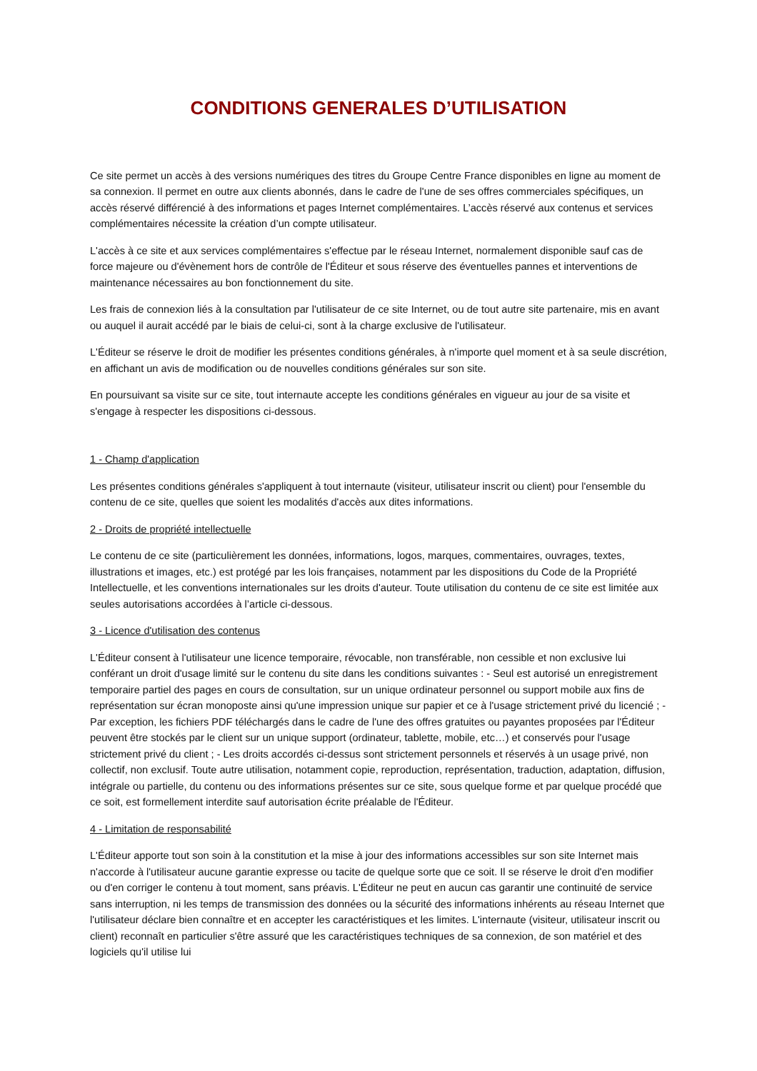CONDITIONS GENERALES D’UTILISATION
Ce site permet un accès à des versions numériques des titres du Groupe Centre France disponibles en ligne au moment de sa connexion. Il permet en outre aux clients abonnés, dans le cadre de l'une de ses offres commerciales spécifiques, un accès réservé différencié à des informations et pages Internet complémentaires. L’accès réservé aux contenus et services complémentaires nécessite la création d’un compte utilisateur.
L'accès à ce site et aux services complémentaires s'effectue par le réseau Internet, normalement disponible sauf cas de force majeure ou d'évènement hors de contrôle de l'Éditeur et sous réserve des éventuelles pannes et interventions de maintenance nécessaires au bon fonctionnement du site.
Les frais de connexion liés à la consultation par l'utilisateur de ce site Internet, ou de tout autre site partenaire, mis en avant ou auquel il aurait accédé par le biais de celui-ci, sont à la charge exclusive de l'utilisateur.
L'Éditeur se réserve le droit de modifier les présentes conditions générales, à n'importe quel moment et à sa seule discrétion, en affichant un avis de modification ou de nouvelles conditions générales sur son site.
En poursuivant sa visite sur ce site, tout internaute accepte les conditions générales en vigueur au jour de sa visite et s'engage à respecter les dispositions ci-dessous.
1 - Champ d'application
Les présentes conditions générales s'appliquent à tout internaute (visiteur, utilisateur inscrit ou client) pour l'ensemble du contenu de ce site, quelles que soient les modalités d'accès aux dites informations.
2 - Droits de propriété intellectuelle
Le contenu de ce site (particulièrement les données, informations, logos, marques, commentaires, ouvrages, textes, illustrations et images, etc.) est protégé par les lois françaises, notamment par les dispositions du Code de la Propriété Intellectuelle, et les conventions internationales sur les droits d'auteur. Toute utilisation du contenu de ce site est limitée aux seules autorisations accordées à l’article ci-dessous.
3 - Licence d'utilisation des contenus
L'Éditeur consent à l'utilisateur une licence temporaire, révocable, non transférable, non cessible et non exclusive lui conférant un droit d'usage limité sur le contenu du site dans les conditions suivantes : - Seul est autorisé un enregistrement temporaire partiel des pages en cours de consultation, sur un unique ordinateur personnel ou support mobile aux fins de représentation sur écran monoposte ainsi qu'une impression unique sur papier et ce à l'usage strictement privé du licencié ; - Par exception, les fichiers PDF téléchargés dans le cadre de l'une des offres gratuites ou payantes proposées par l'Éditeur peuvent être stockés par le client sur un unique support (ordinateur, tablette, mobile, etc…) et conservés pour l'usage strictement privé du client ; - Les droits accordés ci-dessus sont strictement personnels et réservés à un usage privé, non collectif, non exclusif. Toute autre utilisation, notamment copie, reproduction, représentation, traduction, adaptation, diffusion, intégrale ou partielle, du contenu ou des informations présentes sur ce site, sous quelque forme et par quelque procédé que ce soit, est formellement interdite sauf autorisation écrite préalable de l'Éditeur.
4 - Limitation de responsabilité
L'Éditeur apporte tout son soin à la constitution et la mise à jour des informations accessibles sur son site Internet mais n'accorde à l'utilisateur aucune garantie expresse ou tacite de quelque sorte que ce soit. Il se réserve le droit d'en modifier ou d'en corriger le contenu à tout moment, sans préavis. L'Éditeur ne peut en aucun cas garantir une continuité de service sans interruption, ni les temps de transmission des données ou la sécurité des informations inhérents au réseau Internet que l'utilisateur déclare bien connaître et en accepter les caractéristiques et les limites. L'internaute (visiteur, utilisateur inscrit ou client) reconnaît en particulier s'être assuré que les caractéristiques techniques de sa connexion, de son matériel et des logiciels qu'il utilise lui